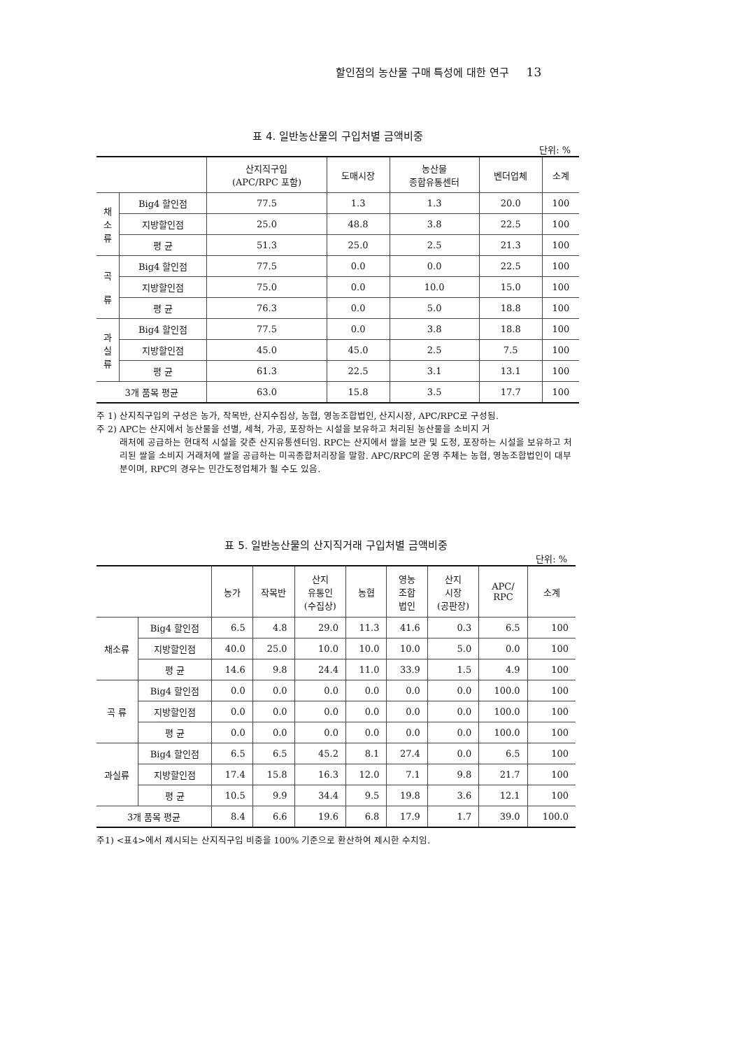할인점의 농산물 구매 특성에 대한 연구 13
표 4. 일반농산물의 구입처별 금액비중
단위: %
| | | 산지직구입 (APC/RPC 포함) | 도매시장 | 농산물 종합유통센터 | 벤더업체 | 소계 |
| --- | --- | --- | --- | --- | --- | --- |
| 채 소 류 | Big4 할인점 | 77.5 | 1.3 | 1.3 | 20.0 | 100 |
| | 지방할인점 | 25.0 | 48.8 | 3.8 | 22.5 | 100 |
| | 평 균 | 51.3 | 25.0 | 2.5 | 21.3 | 100 |
| 곡 류 | Big4 할인점 | 77.5 | 0.0 | 0.0 | 22.5 | 100 |
| | 지방할인점 | 75.0 | 0.0 | 10.0 | 15.0 | 100 |
| | 평 균 | 76.3 | 0.0 | 5.0 | 18.8 | 100 |
| 과 실 류 | Big4 할인점 | 77.5 | 0.0 | 3.8 | 18.8 | 100 |
| | 지방할인점 | 45.0 | 45.0 | 2.5 | 7.5 | 100 |
| | 평 균 | 61.3 | 22.5 | 3.1 | 13.1 | 100 |
| 3개 품목 평균 | | 63.0 | 15.8 | 3.5 | 17.7 | 100 |
주 1) 산지직구입의 구성은 농가, 작목반, 산지수집상, 농협, 영농조합법인, 산지시장, APC/RPC로 구성됨.
주 2) APC는 산지에서 농산물을 선별, 세척, 가공, 포장하는 시설을 보유하고 처리된 농산물을 소비지 거
래처에 공급하는 현대적 시설을 갖춘 산지유통센터임. RPC는 산지에서 쌀을 보관 및 도정, 포장하는 시설을 보유하고 처리된 쌀을 소비지 거래처에 쌀을 공급하는 미곡종합처리장을 말함. APC/RPC의 운영 주체는 농협, 영농조합법인이 대부분이며, RPC의 경우는 민간도정업체가 될 수도 있음.
표 5. 일반농산물의 산지직거래 구입처별 금액비중
단위: %
| | | 농가 | 작목반 | 산지 유통인 (수집상) | 농협 | 영농 조합 법인 | 산지 시장 (공판장) | APC/ RPC | 소계 |
| --- | --- | --- | --- | --- | --- | --- | --- | --- | --- |
| 채소류 | Big4 할인점 | 6.5 | 4.8 | 29.0 | 11.3 | 41.6 | 0.3 | 6.5 | 100 |
| | 지방할인점 | 40.0 | 25.0 | 10.0 | 10.0 | 10.0 | 5.0 | 0.0 | 100 |
| | 평 균 | 14.6 | 9.8 | 24.4 | 11.0 | 33.9 | 1.5 | 4.9 | 100 |
| 곡 류 | Big4 할인점 | 0.0 | 0.0 | 0.0 | 0.0 | 0.0 | 0.0 | 100.0 | 100 |
| | 지방할인점 | 0.0 | 0.0 | 0.0 | 0.0 | 0.0 | 0.0 | 100.0 | 100 |
| | 평 균 | 0.0 | 0.0 | 0.0 | 0.0 | 0.0 | 0.0 | 100.0 | 100 |
| 과실류 | Big4 할인점 | 6.5 | 6.5 | 45.2 | 8.1 | 27.4 | 0.0 | 6.5 | 100 |
| | 지방할인점 | 17.4 | 15.8 | 16.3 | 12.0 | 7.1 | 9.8 | 21.7 | 100 |
| | 평 균 | 10.5 | 9.9 | 34.4 | 9.5 | 19.8 | 3.6 | 12.1 | 100 |
| 3개 품목 평균 | | 8.4 | 6.6 | 19.6 | 6.8 | 17.9 | 1.7 | 39.0 | 100.0 |
주1) <표4>에서 제시되는 산지직구입 비중을 100% 기준으로 환산하여 제시한 수치임.